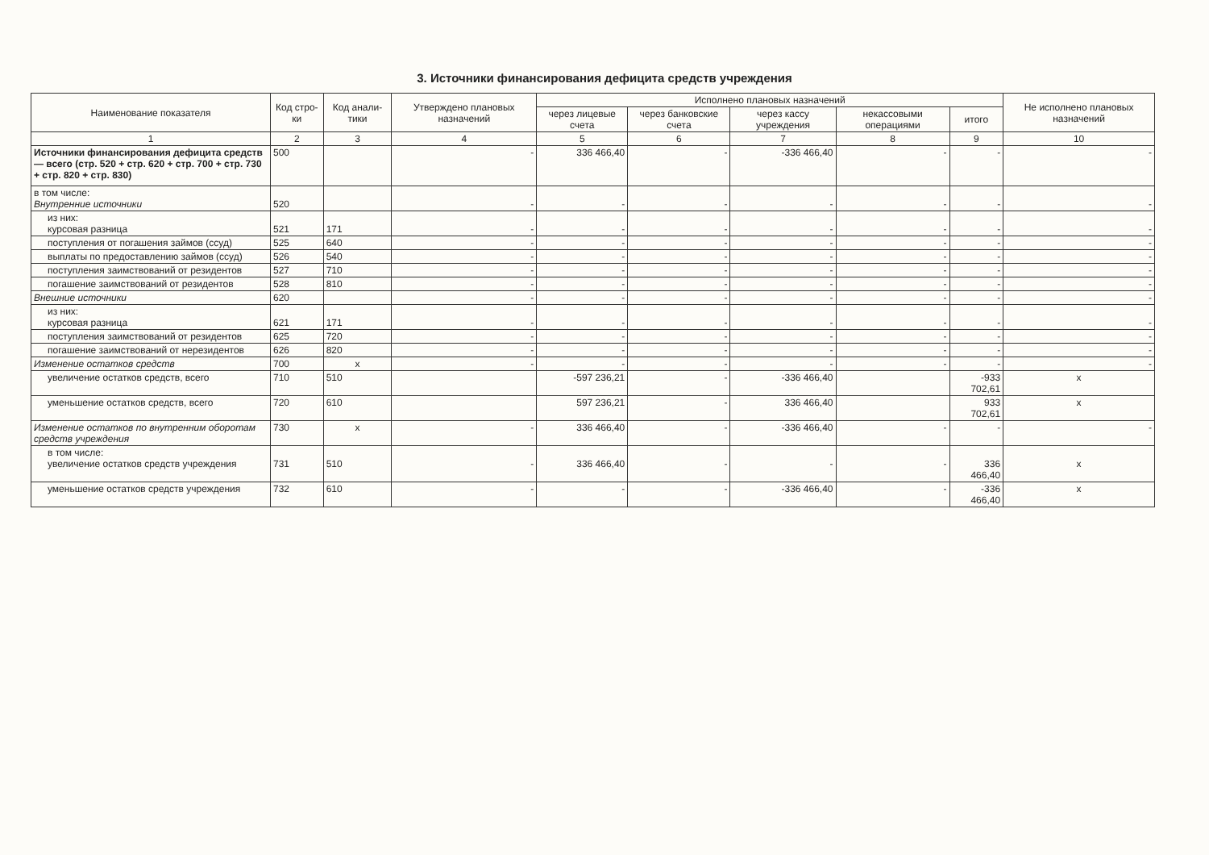3. Источники финансирования дефицита средств учреждения
| Наименование показателя | Код стро-ки | Код анали-тики | Утверждено плановых назначений | Исполнено плановых назначений | | | | | Не исполнено плановых назначений |
| --- | --- | --- | --- | --- | --- | --- | --- | --- | --- |
| | | | | через лицевые счета | через банковские счета | через кассу учреждения | некассовыми операциями | итого | |
| 1 | 2 | 3 | 4 | 5 | 6 | 7 | 8 | 9 | 10 |
| Источники финансирования дефицита средств — всего (стр. 520 + стр. 620 + стр. 700 + стр. 730 + стр. 820 + стр. 830) | 500 | | - | 336 466,40 | - | -336 466,40 | - | - | - |
| в том числе: Внутренние источники | 520 | | - | - | - | - | - | - | - |
| из них: курсовая разница | 521 | 171 | - | - | - | - | - | - | - |
| поступления от погашения займов (ссуд) | 525 | 640 | - | - | - | - | - | - | - |
| выплаты по предоставлению займов (ссуд) | 526 | 540 | - | - | - | - | - | - | - |
| поступления заимствований от резидентов | 527 | 710 | - | - | - | - | - | - | - |
| погашение заимствований от резидентов | 528 | 810 | - | - | - | - | - | - | - |
| Внешние источники | 620 | | - | - | - | - | - | - | - |
| из них: курсовая разница | 621 | 171 | - | - | - | - | - | - | - |
| поступления заимствований от резидентов | 625 | 720 | - | - | - | - | - | - | - |
| погашение заимствований от нерезидентов | 626 | 820 | - | - | - | - | - | - | - |
| Изменение остатков средств | 700 | x | - | - | - | - | - | - | - |
| увеличение остатков средств, всего | 710 | 510 | | -597 236,21 | - | -336 466,40 | | -933 702,61 | x |
| уменьшение остатков средств, всего | 720 | 610 | | 597 236,21 | - | 336 466,40 | | 933 702,61 | x |
| Изменение остатков по внутренним оборотам средств учреждения | 730 | x | - | 336 466,40 | - | -336 466,40 | - | - | - |
| в том числе: увеличение остатков средств учреждения | 731 | 510 | - | 336 466,40 | - | - | - | 336 466,40 | x |
| уменьшение остатков средств учреждения | 732 | 610 | - | - | - | -336 466,40 | - | -336 466,40 | x |